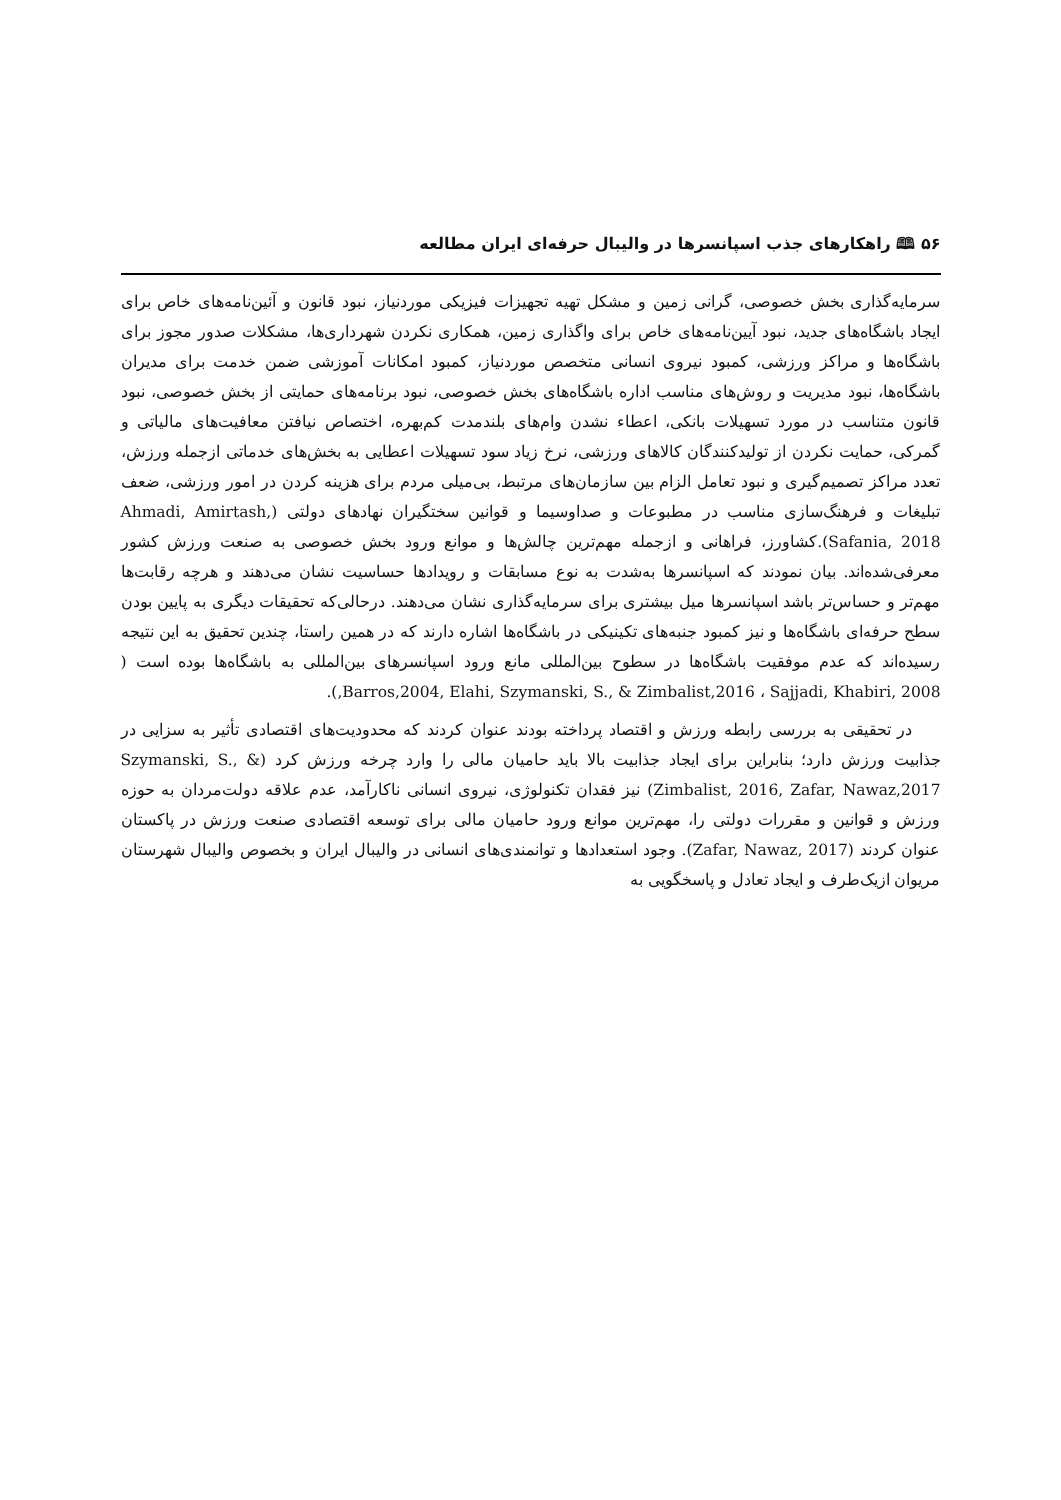۵۶ 🕮 راهکارهای جذب اسپانسرها در والیبال حرفه‌ای ایران مطالعه
سرمایه‌گذاری بخش خصوصی، گرانی زمین و مشکل تهیه تجهیزات فیزیکی موردنیاز، نبود قانون و آئین‌نامه‌های خاص برای ایجاد باشگاه‌های جدید، نبود آیین‌نامه‌های خاص برای واگذاری زمین، همکاری نکردن شهرداری‌ها، مشکلات صدور مجوز برای باشگاه‌ها و مراکز ورزشی، کمبود نیروی انسانی متخصص موردنیاز، کمبود امکانات آموزشی ضمن خدمت برای مدیران باشگاه‌ها، نبود مدیریت و روش‌های مناسب اداره باشگاه‌های بخش خصوصی، نبود برنامه‌های حمایتی از بخش خصوصی، نبود قانون متناسب در مورد تسهیلات بانکی، اعطاء نشدن وام‌های بلندمدت کم‌بهره، اختصاص نیافتن معافیت‌های مالیاتی و گمرکی، حمایت نکردن از تولیدکنندگان کالاهای ورزشی، نرخ زیاد سود تسهیلات اعطایی به بخش‌های خدماتی ازجمله ورزش، تعدد مراکز تصمیم‌گیری و نبود تعامل الزام بین سازمان‌های مرتبط، بی‌میلی مردم برای هزینه کردن در امور ورزشی، ضعف تبلیغات و فرهنگ‌سازی مناسب در مطبوعات و صداوسیما و قوانین سختگیران نهادهای دولتی (Ahmadi, Amirtash, Safania, 2018).کشاورز، فراهانی و ازجمله مهم‌ترین چالش‌ها و موانع ورود بخش خصوصی به صنعت ورزش کشور معرفی‌شده‌اند. بیان نمودند که اسپانسرها به‌شدت به نوع مسابقات و رویدادها حساسیت نشان می‌دهند و هرچه رقابت‌ها مهم‌تر و حساس‌تر باشد اسپانسرها میل بیشتری برای سرمایه‌گذاری نشان می‌دهند. درحالی‌که تحقیقات دیگری به پایین بودن سطح حرفه‌ای باشگاه‌ها و نیز کمبود جنبه‌های تکینیکی در باشگاه‌ها اشاره دارند که در همین راستا، چندین تحقیق به این نتیجه رسیده‌اند که عدم موفقیت باشگاه‌ها در سطوح بین‌المللی مانع ورود اسپانسرهای بین‌المللی به باشگاه‌ها بوده است ( Barros,2004, Elahi, Szymanski, S., & Zimbalist,2016 ، Sajjadi, Khabiri, 2008,).
در تحقیقی به بررسی رابطه ورزش و اقتصاد پرداخته بودند عنوان کردند که محدودیت‌های اقتصادی تأثیر به سزایی در جذابیت ورزش دارد؛ بنابراین برای ایجاد جذابیت بالا باید حامیان مالی را وارد چرخه ورزش کرد (Szymanski, S., & Zimbalist, 2016, Zafar, Nawaz,2017) نیز فقدان تکنولوژی، نیروی انسانی ناکارآمد، عدم علاقه دولت‌مردان به حوزه ورزش و قوانین و مقررات دولتی را، مهم‌ترین موانع ورود حامیان مالی برای توسعه اقتصادی صنعت ورزش در پاکستان عنوان کردند (Zafar, Nawaz, 2017). وجود استعدادها و توانمندی‌های انسانی در والیبال ایران و بخصوص والیبال شهرستان مریوان ازیک‌طرف و ایجاد تعادل و پاسخگویی به